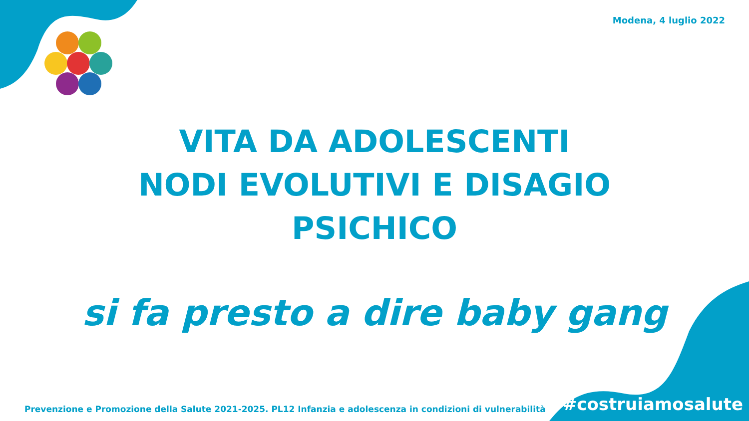Modena, 4 luglio 2022
VITA DA ADOLESCENTI
NODI EVOLUTIVI E DISAGIO
PSICHICO
si fa presto a dire baby gang
Prevenzione e Promozione della Salute 2021-2025. PL12 Infanzia e adolescenza in condizioni di vulnerabilità
#costruiamosalute